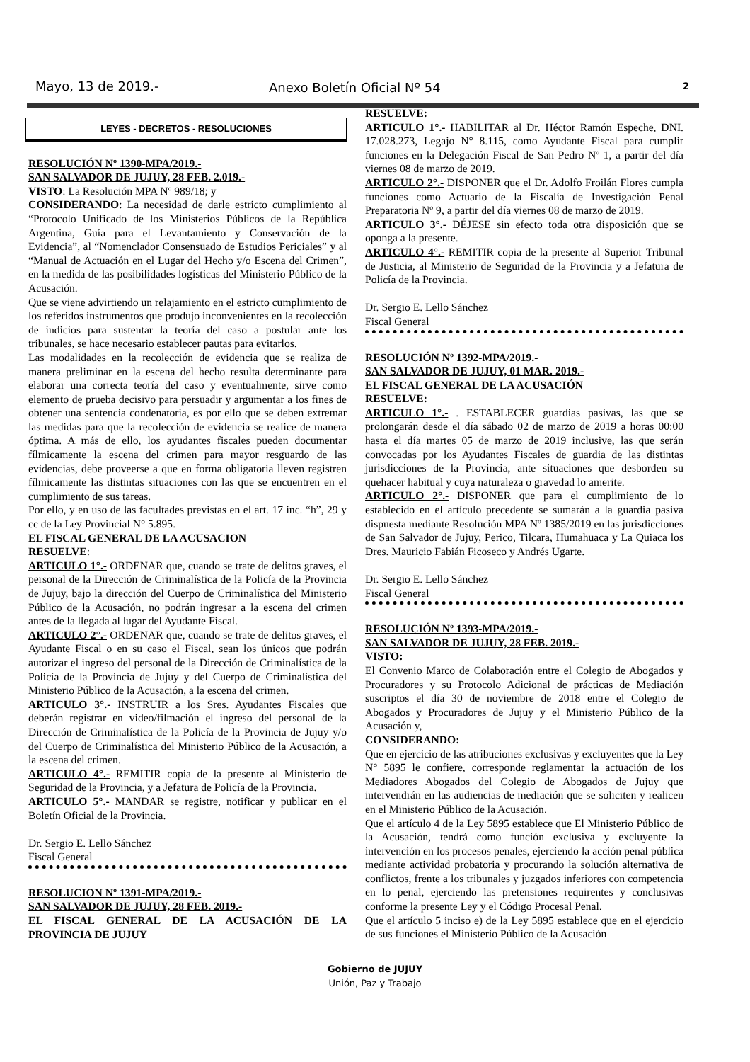Mayo, 13 de 2019.- Anexo Boletín Oficial Nº 54 2
LEYES - DECRETOS - RESOLUCIONES
RESOLUCIÓN Nº 1390-MPA/2019.-
SAN SALVADOR DE JUJUY, 28 FEB. 2.019.-
VISTO: La Resolución MPA Nº 989/18; y
CONSIDERANDO: La necesidad de darle estricto cumplimiento al “Protocolo Unificado de los Ministerios Públicos de la República Argentina, Guía para el Levantamiento y Conservación de la Evidencia”, al “Nomenclador Consensuado de Estudios Periciales” y al “Manual de Actuación en el Lugar del Hecho y/o Escena del Crimen”, en la medida de las posibilidades logísticas del Ministerio Público de la Acusación.
Que se viene advirtiendo un relajamiento en el estricto cumplimiento de los referidos instrumentos que produjo inconvenientes en la recolección de indicios para sustentar la teoría del caso a postular ante los tribunales, se hace necesario establecer pautas para evitarlos.
Las modalidades en la recolección de evidencia que se realiza de manera preliminar en la escena del hecho resulta determinante para elaborar una correcta teoría del caso y eventualmente, sirve como elemento de prueba decisivo para persuadir y argumentar a los fines de obtener una sentencia condenatoria, es por ello que se deben extremar las medidas para que la recolección de evidencia se realice de manera óptima. A más de ello, los ayudantes fiscales pueden documentar fílmicamente la escena del crimen para mayor resguardo de las evidencias, debe proveerse a que en forma obligatoria lleven registren fílmicamente las distintas situaciones con las que se encuentren en el cumplimiento de sus tareas.
Por ello, y en uso de las facultades previstas en el art. 17 inc. “h”, 29 y cc de la Ley Provincial N° 5.895.
EL FISCAL GENERAL DE LA ACUSACION
RESUELVE:
ARTICULO 1°.- ORDENAR que, cuando se trate de delitos graves, el personal de la Dirección de Criminalística de la Policía de la Provincia de Jujuy, bajo la dirección del Cuerpo de Criminalística del Ministerio Público de la Acusación, no podrán ingresar a la escena del crimen antes de la llegada al lugar del Ayudante Fiscal.
ARTICULO 2°.- ORDENAR que, cuando se trate de delitos graves, el Ayudante Fiscal o en su caso el Fiscal, sean los únicos que podrán autorizar el ingreso del personal de la Dirección de Criminalística de la Policía de la Provincia de Jujuy y del Cuerpo de Criminalística del Ministerio Público de la Acusación, a la escena del crimen.
ARTICULO 3°.- INSTRUIR a los Sres. Ayudantes Fiscales que deberán registrar en video/filmación el ingreso del personal de la Dirección de Criminalística de la Policía de la Provincia de Jujuy y/o del Cuerpo de Criminalística del Ministerio Público de la Acusación, a la escena del crimen.
ARTICULO 4°.- REMITIR copia de la presente al Ministerio de Seguridad de la Provincia, y a Jefatura de Policía de la Provincia.
ARTICULO 5°.- MANDAR se registre, notificar y publicar en el Boletín Oficial de la Provincia.
Dr. Sergio E. Lello Sánchez
Fiscal General
RESOLUCION Nº 1391-MPA/2019.-
SAN SALVADOR DE JUJUY, 28 FEB. 2019.-
EL FISCAL GENERAL DE LA ACUSACIÓN DE LA PROVINCIA DE JUJUY
RESUELVE:
ARTICULO 1°.- HABILITAR al Dr. Héctor Ramón Espeche, DNI. 17.028.273, Legajo N° 8.115, como Ayudante Fiscal para cumplir funciones en la Delegación Fiscal de San Pedro Nº 1, a partir del día viernes 08 de marzo de 2019.
ARTICULO 2°.- DISPONER que el Dr. Adolfo Froilán Flores cumpla funciones como Actuario de la Fiscalía de Investigación Penal Preparatoria Nº 9, a partir del día viernes 08 de marzo de 2019.
ARTICULO 3°.- DÉJESE sin efecto toda otra disposición que se oponga a la presente.
ARTICULO 4°.- REMITIR copia de la presente al Superior Tribunal de Justicia, al Ministerio de Seguridad de la Provincia y a Jefatura de Policía de la Provincia.
Dr. Sergio E. Lello Sánchez
Fiscal General
RESOLUCIÓN Nº 1392-MPA/2019.-
SAN SALVADOR DE JUJUY, 01 MAR. 2019.-
EL FISCAL GENERAL DE LA ACUSACIÓN
RESUELVE:
ARTICULO 1°.- . ESTABLECER guardias pasivas, las que se prolongarán desde el día sábado 02 de marzo de 2019 a horas 00:00 hasta el día martes 05 de marzo de 2019 inclusive, las que serán convocadas por los Ayudantes Fiscales de guardia de las distintas jurisdicciones de la Provincia, ante situaciones que desborden su quehacer habitual y cuya naturaleza o gravedad lo amerite.
ARTICULO 2°.- DISPONER que para el cumplimiento de lo establecido en el artículo precedente se sumarán a la guardia pasiva dispuesta mediante Resolución MPA Nº 1385/2019 en las jurisdicciones de San Salvador de Jujuy, Perico, Tilcara, Humahuaca y La Quiaca los Dres. Mauricio Fabián Ficoseco y Andrés Ugarte.
Dr. Sergio E. Lello Sánchez
Fiscal General
RESOLUCIÓN Nº 1393-MPA/2019.-
SAN SALVADOR DE JUJUY, 28 FEB. 2019.-
VISTO:
El Convenio Marco de Colaboración entre el Colegio de Abogados y Procuradores y su Protocolo Adicional de prácticas de Mediación suscriptos el día 30 de noviembre de 2018 entre el Colegio de Abogados y Procuradores de Jujuy y el Ministerio Público de la Acusación y,
CONSIDERANDO:
Que en ejercicio de las atribuciones exclusivas y excluyentes que la Ley N° 5895 le confiere, corresponde reglamentar la actuación de los Mediadores Abogados del Colegio de Abogados de Jujuy que intervendrán en las audiencias de mediación que se soliciten y realicen en el Ministerio Público de la Acusación.
Que el artículo 4 de la Ley 5895 establece que El Ministerio Público de la Acusación, tendrá como función exclusiva y excluyente la intervención en los procesos penales, ejerciendo la acción penal pública mediante actividad probatoria y procurando la solución alternativa de conflictos, frente a los tribunales y juzgados inferiores con competencia en lo penal, ejerciendo las pretensiones requirentes y conclusivas conforme la presente Ley y el Código Procesal Penal.
Que el artículo 5 inciso e) de la Ley 5895 establece que en el ejercicio de sus funciones el Ministerio Público de la Acusación
Gobierno de JUJUY
Unión, Paz y Trabajo